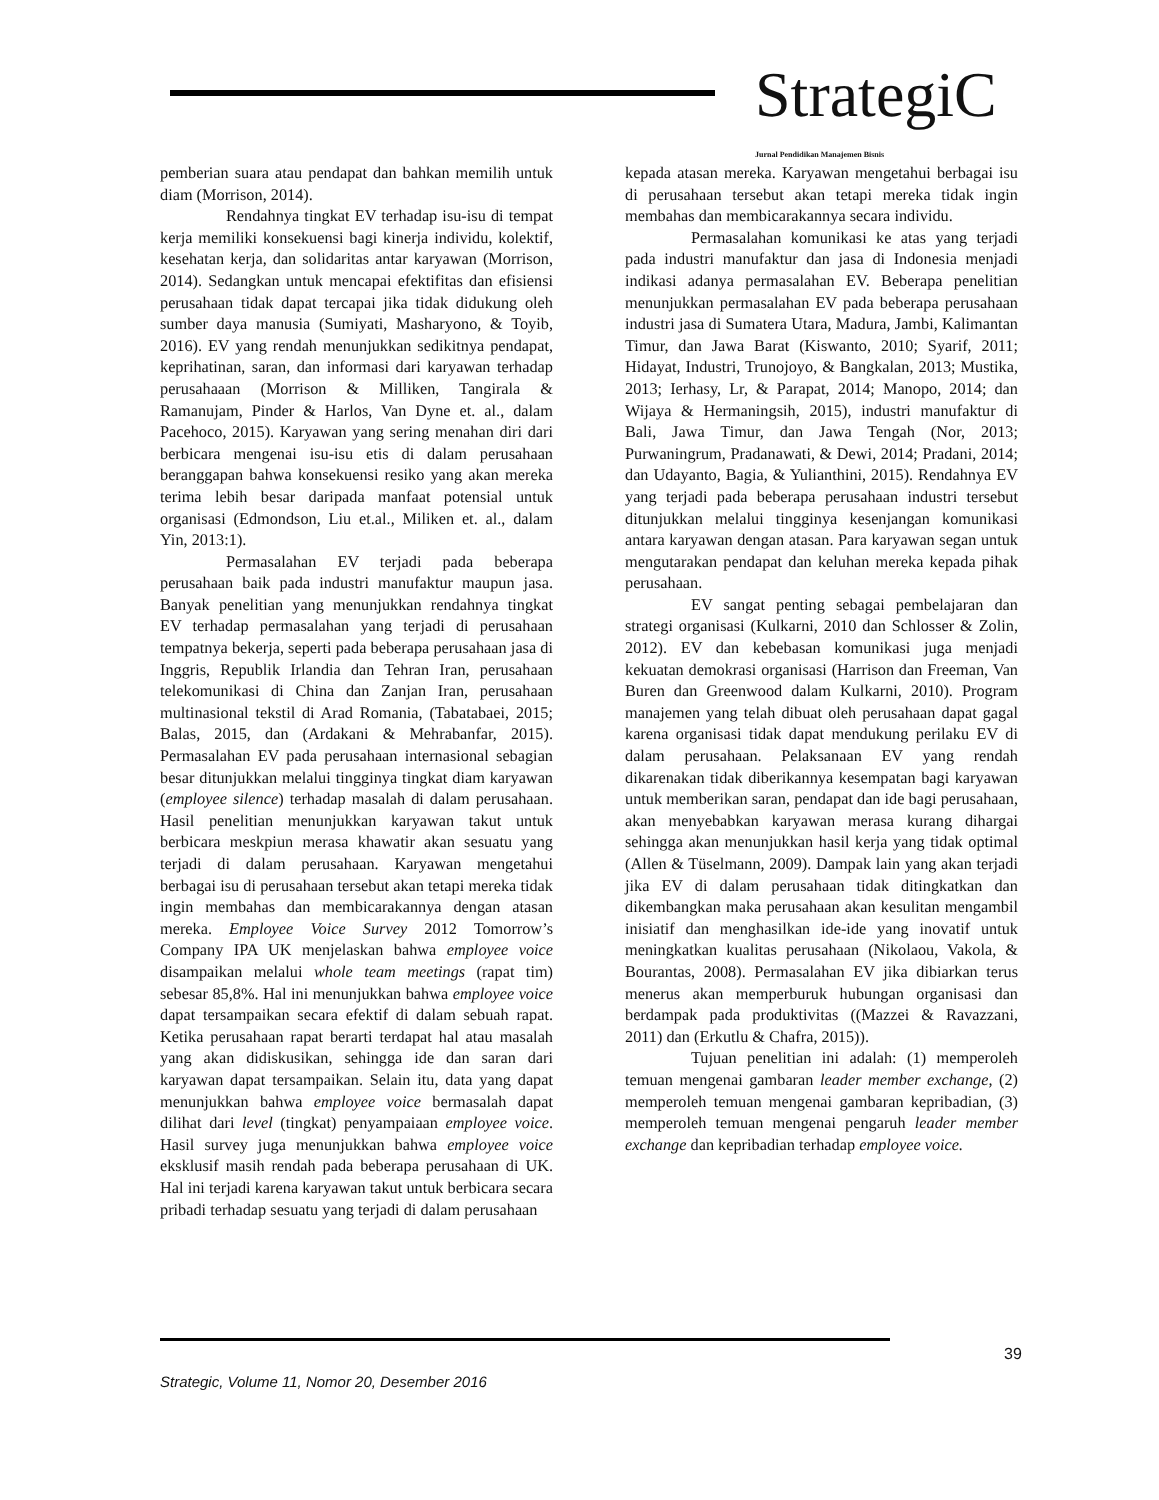StrategiC Jurnal Pendidikan Manajemen Bisnis
pemberian suara atau pendapat dan bahkan memilih untuk diam (Morrison, 2014).
Rendahnya tingkat EV terhadap isu-isu di tempat kerja memiliki konsekuensi bagi kinerja individu, kolektif, kesehatan kerja, dan solidaritas antar karyawan (Morrison, 2014). Sedangkan untuk mencapai efektifitas dan efisiensi perusahaan tidak dapat tercapai jika tidak didukung oleh sumber daya manusia (Sumiyati, Masharyono, & Toyib, 2016). EV yang rendah menunjukkan sedikitnya pendapat, keprihatinan, saran, dan informasi dari karyawan terhadap perusahaaan (Morrison & Milliken, Tangirala & Ramanujam, Pinder & Harlos, Van Dyne et. al., dalam Pacehoco, 2015). Karyawan yang sering menahan diri dari berbicara mengenai isu-isu etis di dalam perusahaan beranggapan bahwa konsekuensi resiko yang akan mereka terima lebih besar daripada manfaat potensial untuk organisasi (Edmondson, Liu et.al., Miliken et. al., dalam Yin, 2013:1).
Permasalahan EV terjadi pada beberapa perusahaan baik pada industri manufaktur maupun jasa. Banyak penelitian yang menunjukkan rendahnya tingkat EV terhadap permasalahan yang terjadi di perusahaan tempatnya bekerja, seperti pada beberapa perusahaan jasa di Inggris, Republik Irlandia dan Tehran Iran, perusahaan telekomunikasi di China dan Zanjan Iran, perusahaan multinasional tekstil di Arad Romania, (Tabatabaei, 2015; Balas, 2015, dan (Ardakani & Mehrabanfar, 2015). Permasalahan EV pada perusahaan internasional sebagian besar ditunjukkan melalui tingginya tingkat diam karyawan (employee silence) terhadap masalah di dalam perusahaan. Hasil penelitian menunjukkan karyawan takut untuk berbicara meskpiun merasa khawatir akan sesuatu yang terjadi di dalam perusahaan. Karyawan mengetahui berbagai isu di perusahaan tersebut akan tetapi mereka tidak ingin membahas dan membicarakannya dengan atasan mereka. Employee Voice Survey 2012 Tomorrow’s Company IPA UK menjelaskan bahwa employee voice disampaikan melalui whole team meetings (rapat tim) sebesar 85,8%. Hal ini menunjukkan bahwa employee voice dapat tersampaikan secara efektif di dalam sebuah rapat. Ketika perusahaan rapat berarti terdapat hal atau masalah yang akan didiskusikan, sehingga ide dan saran dari karyawan dapat tersampaikan. Selain itu, data yang dapat menunjukkan bahwa employee voice bermasalah dapat dilihat dari level (tingkat) penyampaiaan employee voice. Hasil survey juga menunjukkan bahwa employee voice eksklusif masih rendah pada beberapa perusahaan di UK. Hal ini terjadi karena karyawan takut untuk berbicara secara pribadi terhadap sesuatu yang terjadi di dalam perusahaan
kepada atasan mereka. Karyawan mengetahui berbagai isu di perusahaan tersebut akan tetapi mereka tidak ingin membahas dan membicarakannya secara individu.
Permasalahan komunikasi ke atas yang terjadi pada industri manufaktur dan jasa di Indonesia menjadi indikasi adanya permasalahan EV. Beberapa penelitian menunjukkan permasalahan EV pada beberapa perusahaan industri jasa di Sumatera Utara, Madura, Jambi, Kalimantan Timur, dan Jawa Barat (Kiswanto, 2010; Syarif, 2011; Hidayat, Industri, Trunojoyo, & Bangkalan, 2013; Mustika, 2013; Ierhasy, Lr, & Parapat, 2014; Manopo, 2014; dan Wijaya & Hermaningsih, 2015), industri manufaktur di Bali, Jawa Timur, dan Jawa Tengah (Nor, 2013; Purwaningrum, Pradanawati, & Dewi, 2014; Pradani, 2014; dan Udayanto, Bagia, & Yulianthini, 2015). Rendahnya EV yang terjadi pada beberapa perusahaan industri tersebut ditunjukkan melalui tingginya kesenjangan komunikasi antara karyawan dengan atasan. Para karyawan segan untuk mengutarakan pendapat dan keluhan mereka kepada pihak perusahaan.
EV sangat penting sebagai pembelajaran dan strategi organisasi (Kulkarni, 2010 dan Schlosser & Zolin, 2012). EV dan kebebasan komunikasi juga menjadi kekuatan demokrasi organisasi (Harrison dan Freeman, Van Buren dan Greenwood dalam Kulkarni, 2010). Program manajemen yang telah dibuat oleh perusahaan dapat gagal karena organisasi tidak dapat mendukung perilaku EV di dalam perusahaan. Pelaksanaan EV yang rendah dikarenakan tidak diberikannya kesempatan bagi karyawan untuk memberikan saran, pendapat dan ide bagi perusahaan, akan menyebabkan karyawan merasa kurang dihargai sehingga akan menunjukkan hasil kerja yang tidak optimal (Allen & Tüselmann, 2009). Dampak lain yang akan terjadi jika EV di dalam perusahaan tidak ditingkatkan dan dikembangkan maka perusahaan akan kesulitan mengambil inisiatif dan menghasilkan ide-ide yang inovatif untuk meningkatkan kualitas perusahaan (Nikolaou, Vakola, & Bourantas, 2008). Permasalahan EV jika dibiarkan terus menerus akan memperburuk hubungan organisasi dan berdampak pada produktivitas ((Mazzei & Ravazzani, 2011) dan (Erkutlu & Chafra, 2015)).
Tujuan penelitian ini adalah: (1) memperoleh temuan mengenai gambaran leader member exchange, (2) memperoleh temuan mengenai gambaran kepribadian, (3) memperoleh temuan mengenai pengaruh leader member exchange dan kepribadian terhadap employee voice.
39
Strategic, Volume 11, Nomor 20, Desember 2016